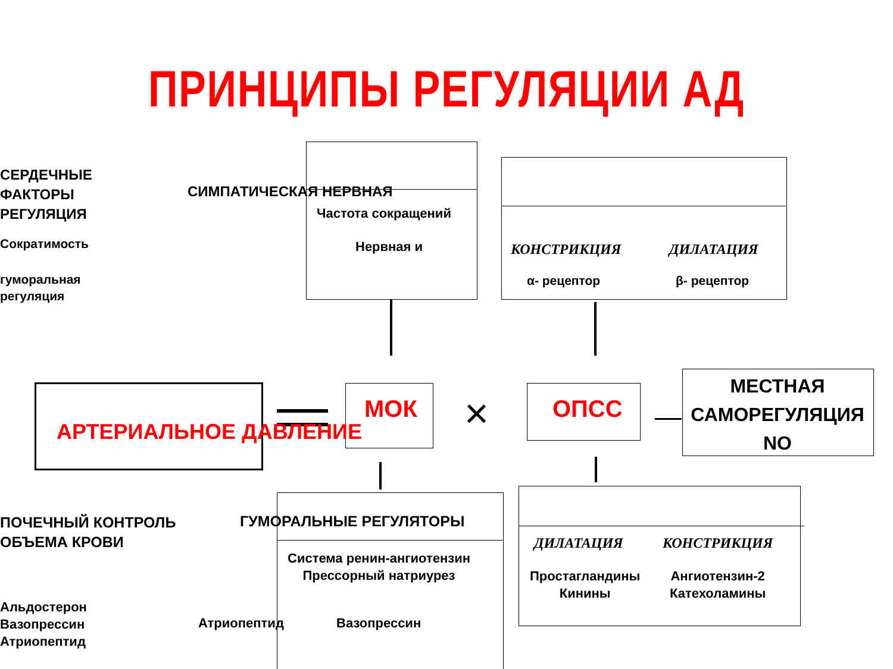ПРИНЦИПЫ РЕГУЛЯЦИИ АД
СЕРДЕЧНЫЕ
ФАКТОРЫ
РЕГУЛЯЦИЯ
СИМПАТИЧЕСКАЯ НЕРВНАЯ
Частота сокращений
Сократимость Нервная и
гуморальная
регуляция
КОНСТРИКЦИЯ ДИЛАТАЦИЯ
α- рецептор β- рецептор
АРТЕРИАЛЬНОЕ ДАВЛЕНИЕ
МОК × ОПСС
МЕСТНАЯ
САМОРЕГУЛЯЦИЯ
NO
ПОЧЕЧНЫЙ КОНТРОЛЬ
ОБЪЕМА КРОВИ
ГУМОРАЛЬНЫЕ РЕГУЛЯТОРЫ
Система ренин-ангиотензин
Прессорный натриурез
ДИЛАТАЦИЯ КОНСТРИКЦИЯ
Простагландины
Кинины
Ангиотензин-2
Катехоламины
Альдостерон
Вазопрессин
Атриопептид
Атриопептид Вазопрессин